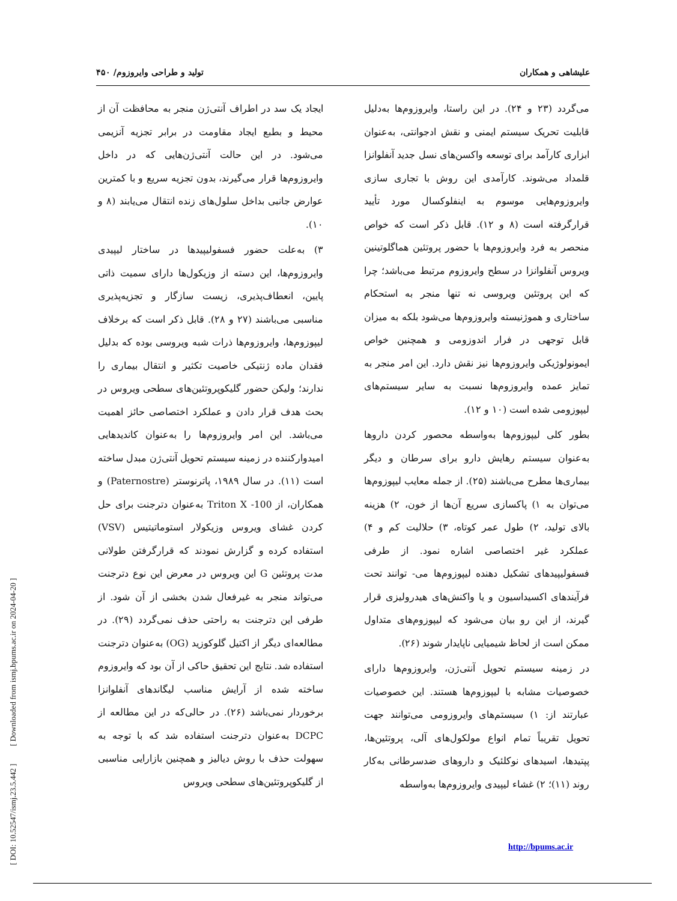علیشاهی و همکاران تولید و طراحی وایروزوم/ ۴۵۰
می‌گردد (۲۳ و ۲۴). در این راستا، وایروزوم‌ها به‌دلیل قابلیت تحریک سیستم ایمنی و نقش ادجوانتی، به‌عنوان ابزاری کارآمد برای توسعه واکسن‌های نسل جدید آنفلوانزا قلمداد می‌شوند. کارآمدی این روش با تجاری سازی وایروزوم‌هایی موسوم به اینفلوکسال مورد تأیید قرارگرفته است (۸ و ۱۲). قابل ذکر است که خواص منحصر به فرد وایروزوم‌ها با حضور پروتئین هماگلوتینین ویروس آنفلوانزا در سطح وایروزوم مرتبط می‌باشد؛ چرا که این پروتئین ویروسی نه تنها منجر به استحکام ساختاری و هموژنیسته وایروزوم‌ها می‌شود بلکه به میزان قابل توجهی در فرار اندوزومی و همچنین خواص ایمونولوژیکی وایروزوم‌ها نیز نقش دارد. این امر منجر به تمایز عمده وایروزوم‌ها نسبت به سایر سیستم‌های لیپوزومی شده است (۱۰ و ۱۲).
بطور کلی لیپوزوم‌ها به‌واسطه محصور کردن داروها به‌عنوان سیستم رهایش دارو برای سرطان و دیگر بیماری‌ها مطرح می‌باشند (۲۵). از جمله معایب لیپوزوم‌ها می‌توان به ۱) پاکسازی سریع آن‌ها از خون، ۲) هزینه بالای تولید، ۲) طول عمر کوتاه، ۳) حلالیت کم و ۴) عملکرد غیر اختصاصی اشاره نمود. از طرفی فسفولیپیدهای تشکیل دهنده لیپوزوم‌ها می- توانند تحت فرآیندهای اکسیداسیون و یا واکنش‌های هیدرولیزی قرار گیرند، از این رو بیان می‌شود که لیپوزوم‌های متداول ممکن است از لحاظ شیمیایی ناپایدار شوند (۲۶).
در زمینه سیستم تحویل آنتی‌ژن، وایروزوم‌ها دارای خصوصیات مشابه با لیپوزوم‌ها هستند. این خصوصیات عبارتند از: ۱) سیستم‌های وایروزومی می‌توانند جهت تحویل تقریباً تمام انواع مولکول‌های آلی، پروتئین‌ها، پپتیدها، اسیدهای نوکلئیک و داروهای ضدسرطانی به‌کار روند (۱۱)؛ ۲) غشاء لیپیدی وایروزوم‌ها به‌واسطه
ایجاد یک سد در اطراف آنتی‌ژن منجر به محافظت آن از محیط و بطبع ایجاد مقاومت در برابر تجزیه آنزیمی می‌شود. در این حالت آنتی‌ژن‌هایی که در داخل وایروزوم‌ها قرار می‌گیرند، بدون تجزیه سریع و با کمترین عوارض جانبی بداخل سلول‌های زنده انتقال می‌یابند (۸ و ۱۰).
۳) به‌علت حضور فسفولیپیدها در ساختار لیپیدی وایروزوم‌ها، این دسته از وزیکول‌ها دارای سمیت ذاتی پایین، انعطاف‌پذیری، زیست سازگار و تجزیه‌پذیری مناسبی می‌باشند (۲۷ و ۲۸). قابل ذکر است که برخلاف لیپوزوم‌ها، وایروزوم‌ها ذرات شبه ویروسی بوده که بدلیل فقدان ماده ژنتیکی خاصیت تکثیر و انتقال بیماری را ندارند؛ ولیکن حضور گلیکوپروتئین‌های سطحی ویروس در بحث هدف قرار دادن و عملکرد اختصاصی حائز اهمیت می‌باشد. این امر وایروزوم‌ها را به‌عنوان کاندیدهایی امیدوارکننده در زمینه سیستم تحویل آنتی‌ژن مبدل ساخته است (۱۱). در سال ۱۹۸۹، پاترنوستر (Paternostre) و همکاران، از Triton X -100 به‌عنوان دترجنت برای حل کردن غشای ویروس وزیکولار استوماتیتیس (VSV) استفاده کرده و گزارش نمودند که قرارگرفتن طولانی مدت پروتئین G این ویروس در معرض این نوع دترجنت می‌تواند منجر به غیرفعال شدن بخشی از آن شود. از طرفی این دترجنت به راحتی حذف نمی‌گردد (۲۹). در مطالعه‌ای دیگر از اکتیل گلوکوزید (OG) به‌عنوان دترجنت استفاده شد. نتایج این تحقیق حاکی از آن بود که وایروزوم ساخته شده از آرایش مناسب لیگاندهای آنفلوانزا برخوردار نمی‌باشد (۲۶). در حالی‌که در این مطالعه از DCPC به‌عنوان دترجنت استفاده شد که با توجه به سهولت حذف با روش دیالیز و همچنین بازارایی مناسبی از گلیکوپروتئین‌های سطحی ویروس
[ DOI: 10.52547/ismj.23.5.442 ] [ Downloaded from ismj.bpums.ac.ir on 2024-04-20 ]
http://bpums.ac.ir